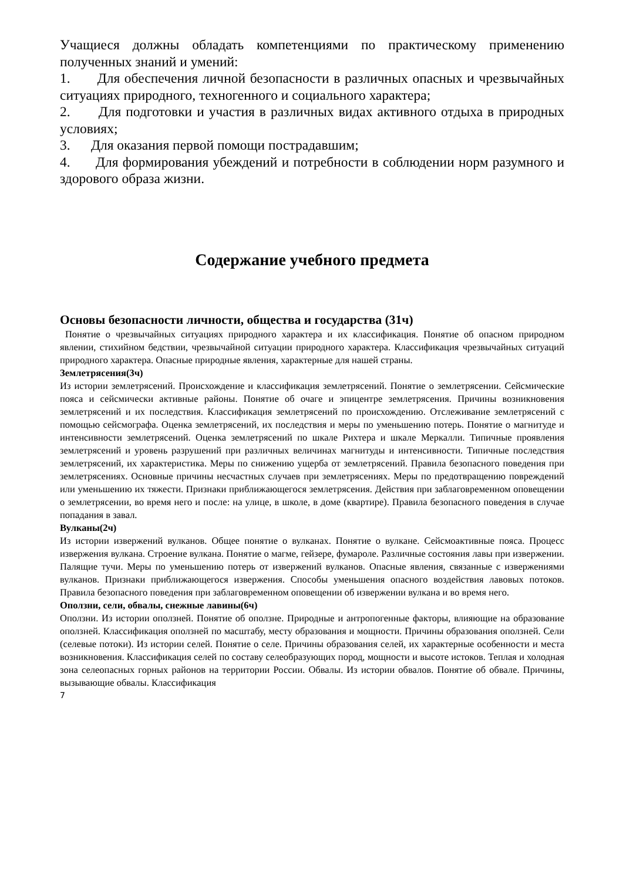Учащиеся должны обладать компетенциями по практическому применению полученных знаний и умений:
1. Для обеспечения личной безопасности в различных опасных и чрезвычайных ситуациях природного, техногенного и социального характера;
2. Для подготовки и участия в различных видах активного отдыха в природных условиях;
3. Для оказания первой помощи пострадавшим;
4. Для формирования убеждений и потребности в соблюдении норм разумного и здорового образа жизни.
Содержание учебного предмета
Основы безопасности личности, общества и государства (31ч)
Понятие о чрезвычайных ситуациях природного характера и их классификация. Понятие об опасном природном явлении, стихийном бедствии, чрезвычайной ситуации природного характера. Классификация чрезвычайных ситуаций природного характера. Опасные природные явления, характерные для нашей страны.
Землетрясения(3ч)
Из истории землетрясений. Происхождение и классификация землетрясений. Понятие о землетрясении. Сейсмические пояса и сейсмически активные районы. Понятие об очаге и эпицентре землетрясения. Причины возникновения землетрясений и их последствия. Классификация землетрясений по происхождению. Отслеживание землетрясений с помощью сейсмографа. Оценка землетрясений, их последствия и меры по уменьшению потерь. Понятие о магнитуде и интенсивности землетрясений. Оценка землетрясений по шкале Рихтера и шкале Меркалли. Типичные проявления землетрясений и уровень разрушений при различных величинах магнитуды и интенсивности. Типичные последствия землетрясений, их характеристика. Меры по снижению ущерба от землетрясений. Правила безопасного поведения при землетрясениях. Основные причины несчастных случаев при землетрясениях. Меры по предотвращению повреждений или уменьшению их тяжести. Признаки приближающегося землетрясения. Действия при заблаговременном оповещении о землетрясении, во время него и после: на улице, в школе, в доме (квартире). Правила безопасного поведения в случае попадания в завал.
Вулканы(2ч)
Из истории извержений вулканов. Общее понятие о вулканах. Понятие о вулкане. Сейсмоактивные пояса. Процесс извержения вулкана. Строение вулкана. Понятие о магме, гейзере, фумароле. Различные состояния лавы при извержении. Палящие тучи. Меры по уменьшению потерь от извержений вулканов. Опасные явления, связанные с извержениями вулканов. Признаки приближающегося извержения. Способы уменьшения опасного воздействия лавовых потоков. Правила безопасного поведения при заблаговременном оповещении об извержении вулкана и во время него.
Оползни, сели, обвалы, снежные лавины(6ч)
Оползни. Из истории оползней. Понятие об оползне. Природные и антропогенные факторы, влияющие на образование оползней. Классификация оползней по масштабу, месту образования и мощности. Причины образования оползней. Сели (селевые потоки). Из истории селей. Понятие о селе. Причины образования селей, их характерные особенности и места возникновения. Классификация селей по составу селеобразующих пород, мощности и высоте истоков. Теплая и холодная зона селеопасных горных районов на территории России. Обвалы. Из истории обвалов. Понятие об обвале. Причины, вызывающие обвалы. Классификация
7